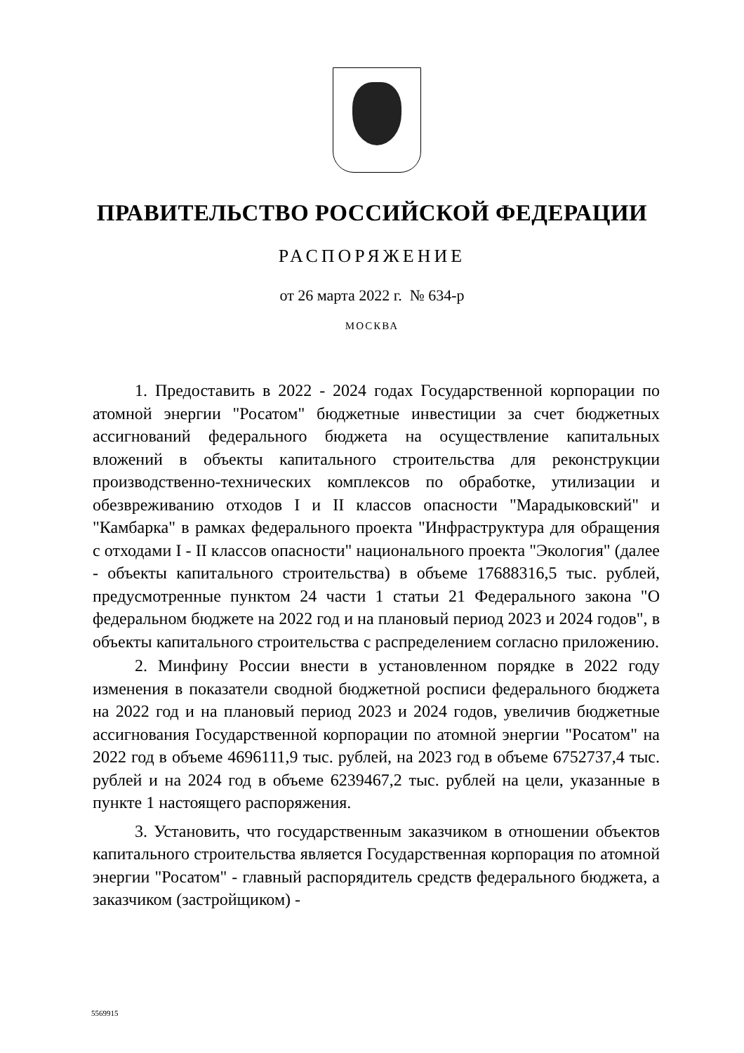ПРАВИТЕЛЬСТВО РОССИЙСКОЙ ФЕДЕРАЦИИ
РАСПОРЯЖЕНИЕ
от 26 марта 2022 г. № 634-р
МОСКВА
1. Предоставить в 2022 - 2024 годах Государственной корпорации по атомной энергии "Росатом" бюджетные инвестиции за счет бюджетных ассигнований федерального бюджета на осуществление капитальных вложений в объекты капитального строительства для реконструкции производственно-технических комплексов по обработке, утилизации и обезвреживанию отходов I и II классов опасности "Марадыковский" и "Камбарка" в рамках федерального проекта "Инфраструктура для обращения с отходами I - II классов опасности" национального проекта "Экология" (далее - объекты капитального строительства) в объеме 17688316,5 тыс. рублей, предусмотренные пунктом 24 части 1 статьи 21 Федерального закона "О федеральном бюджете на 2022 год и на плановый период 2023 и 2024 годов", в объекты капитального строительства с распределением согласно приложению.
2. Минфину России внести в установленном порядке в 2022 году изменения в показатели сводной бюджетной росписи федерального бюджета на 2022 год и на плановый период 2023 и 2024 годов, увеличив бюджетные ассигнования Государственной корпорации по атомной энергии "Росатом" на 2022 год в объеме 4696111,9 тыс. рублей, на 2023 год в объеме 6752737,4 тыс. рублей и на 2024 год в объеме 6239467,2 тыс. рублей на цели, указанные в пункте 1 настоящего распоряжения.
3. Установить, что государственным заказчиком в отношении объектов капитального строительства является Государственная корпорация по атомной энергии "Росатом" - главный распорядитель средств федерального бюджета, а заказчиком (застройщиком) -
5569915